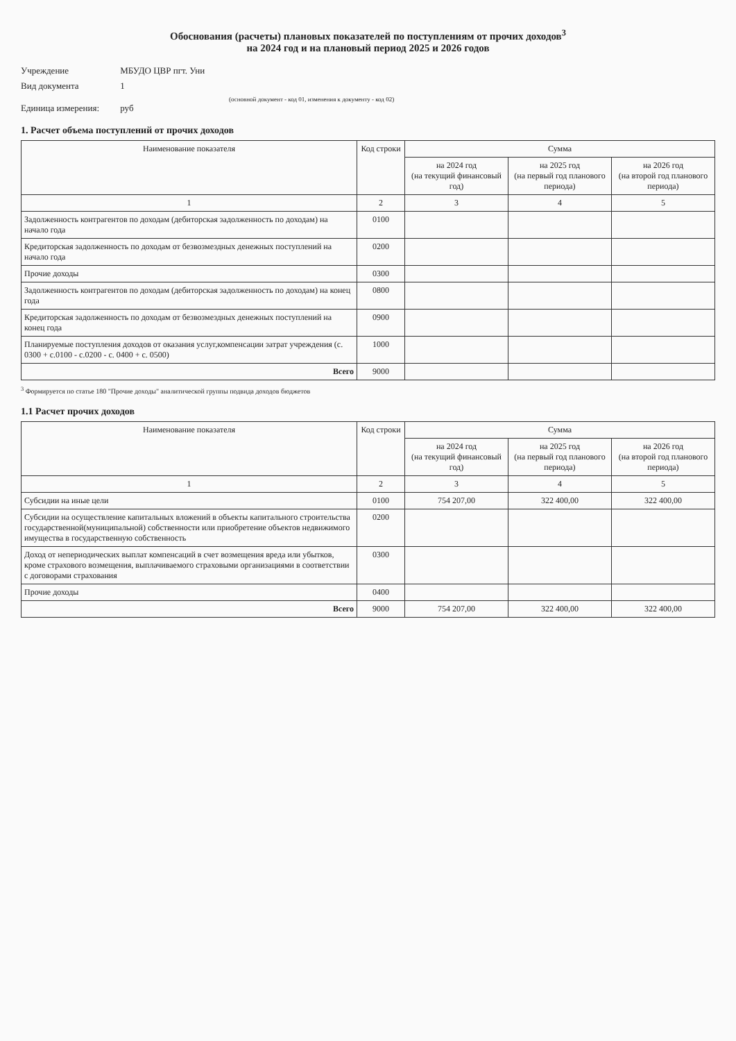Обоснования (расчеты) плановых показателей по поступлениям от прочих доходов<sup>3</sup>
на 2024 год и на плановый период 2025 и 2026 годов
Учреждение МБУДО ЦВР пгт. Уни
Вид документа 1
(основной документ - код 01, изменения к документу - код 02)
Единица измерения: руб
1. Расчет объема поступлений от прочих доходов
| Наименование показателя | Код строки | Сумма | | |
| --- | --- | --- | --- | --- |
| | | на 2024 год (на текущий финансовый год) | на 2025 год (на первый год планового периода) | на 2026 год (на второй год планового периода) |
| 1 | 2 | 3 | 4 | 5 |
| Задолженность контрагентов по доходам (дебиторская задолженность по доходам) на начало года | 0100 | | | |
| Кредиторская задолженность по доходам от безвозмездных денежных поступлений на начало года | 0200 | | | |
| Прочие доходы | 0300 | | | |
| Задолженность контрагентов по доходам (дебиторская задолженность по доходам) на конец года | 0800 | | | |
| Кредиторская задолженность по доходам от безвозмездных денежных поступлений на конец года | 0900 | | | |
| Планируемые поступления доходов от оказания услуг,компенсации затрат учреждения (с. 0300 + с.0100 - с.0200 - с. 0400 + с. 0500) | 1000 | | | |
| Всего | 9000 | | | |
<sup>3</sup> Формируется по статье 180 "Прочие доходы" аналитической группы подвида доходов бюджетов
1.1 Расчет прочих доходов
| Наименование показателя | Код строки | Сумма | | |
| --- | --- | --- | --- | --- |
| | | на 2024 год (на текущий финансовый год) | на 2025 год (на первый год планового периода) | на 2026 год (на второй год планового периода) |
| 1 | 2 | 3 | 4 | 5 |
| Субсидии на иные цели | 0100 | 754 207,00 | 322 400,00 | 322 400,00 |
| Субсидии на осуществление капитальных вложений в объекты капитального строительства государственной(муниципальной) собственности или приобретение объектов недвижимого имущества в государственную собственность | 0200 | | | |
| Доход от непериодических выплат компенсаций в счет возмещения вреда или убытков, кроме страхового возмещения, выплачиваемого страховыми организациями в соответствии с договорами страхования | 0300 | | | |
| Прочие доходы | 0400 | | | |
| Всего | 9000 | 754 207,00 | 322 400,00 | 322 400,00 |